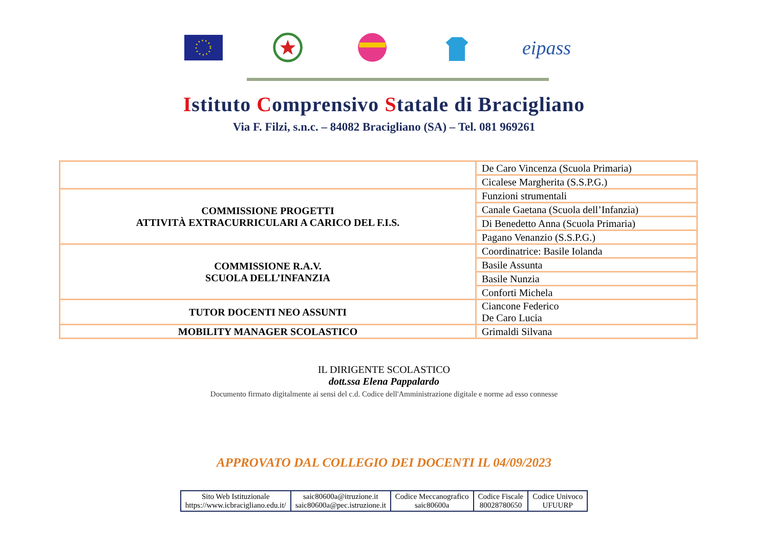eipass
Istituto Comprensivo Statale di Bracigliano
Via F. Filzi, s.n.c. – 84082 Bracigliano (SA) – Tel. 081 969261
| | De Caro Vincenza (Scuola Primaria) |
| | Cicalese Margherita (S.S.P.G.) |
| COMMISSIONE PROGETTI ATTIVITÀ EXTRACURRICULARI A CARICO DEL F.I.S. | Funzioni strumentali |
| | Canale Gaetana (Scuola dell’Infanzia) |
| | Di Benedetto Anna (Scuola Primaria) |
| | Pagano Venanzio (S.S.P.G.) |
| COMMISSIONE R.A.V. SCUOLA DELL’INFANZIA | Coordinatrice: Basile Iolanda |
| | Basile Assunta |
| | Basile Nunzia |
| | Conforti Michela |
| TUTOR DOCENTI NEO ASSUNTI | Ciancone Federico De Caro Lucia |
| MOBILITY MANAGER SCOLASTICO | Grimaldi Silvana |
IL DIRIGENTE SCOLASTICO
dott.ssa Elena Pappalardo
Documento firmato digitalmente ai sensi del c.d. Codice dell'Amministrazione digitale e norme ad esso connesse
APPROVATO DAL COLLEGIO DEI DOCENTI IL 04/09/2023
| Sito Web Istituzionale https://www.icbracigliano.edu.it/ | saic80600a@itruzione.it saic80600a@pec.istruzione.it | Codice Meccanografico saic80600a | Codice Fiscale 80028780650 | Codice Univoco UFUURP |